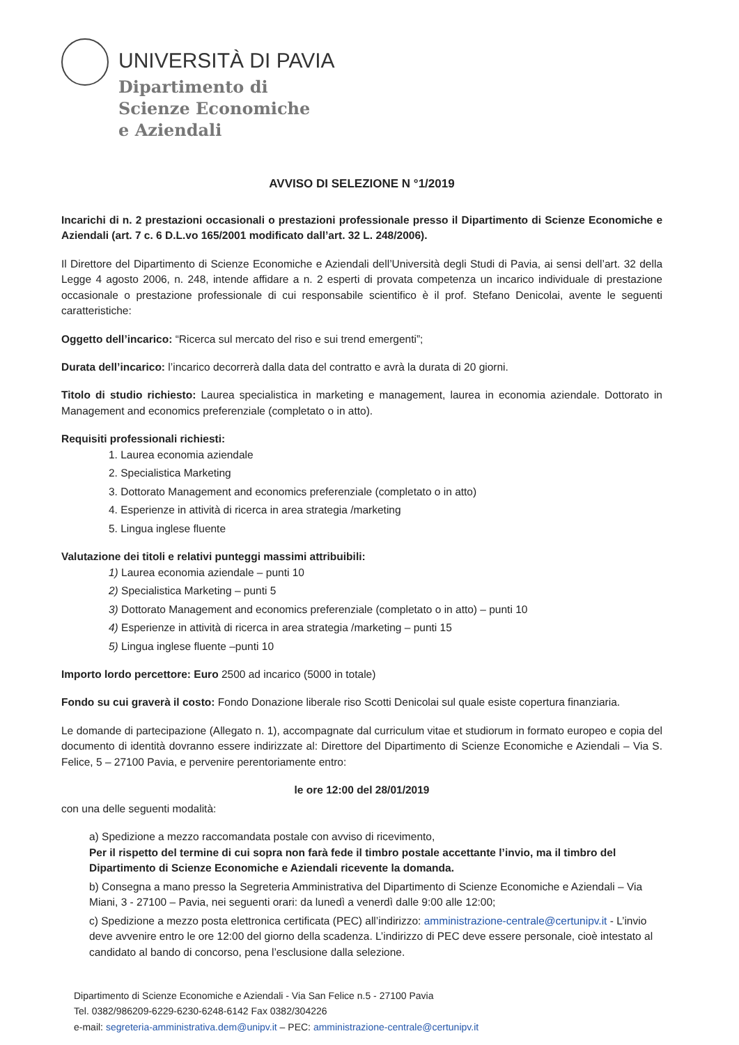UNIVERSITÀ DI PAVIA
Dipartimento di
Scienze Economiche
e Aziendali
AVVISO DI SELEZIONE N °1/2019
Incarichi di n. 2 prestazioni occasionali o prestazioni professionale presso il Dipartimento di Scienze Economiche e Aziendali (art. 7 c. 6 D.L.vo 165/2001 modificato dall’art. 32 L. 248/2006).
Il Direttore del Dipartimento di Scienze Economiche e Aziendali dell’Università degli Studi di Pavia, ai sensi dell’art. 32 della Legge 4 agosto 2006, n. 248, intende affidare a n. 2 esperti di provata competenza un incarico individuale di prestazione occasionale o prestazione professionale di cui responsabile scientifico è il prof. Stefano Denicolai, avente le seguenti caratteristiche:
Oggetto dell’incarico: “Ricerca sul mercato del riso e sui trend emergenti”;
Durata dell’incarico: l’incarico decorrerà dalla data del contratto e avrà la durata di 20 giorni.
Titolo di studio richiesto: Laurea specialistica in marketing e management, laurea in economia aziendale. Dottorato in Management and economics preferenziale (completato o in atto).
Requisiti professionali richiesti:
1. Laurea economia aziendale
2. Specialistica Marketing
3. Dottorato Management and economics preferenziale (completato o in atto)
4. Esperienze in attività di ricerca in area strategia /marketing
5. Lingua inglese fluente
Valutazione dei titoli e relativi punteggi massimi attribuibili:
1) Laurea economia aziendale – punti 10
2) Specialistica Marketing – punti 5
3) Dottorato Management and economics preferenziale (completato o in atto) – punti 10
4) Esperienze in attività di ricerca in area strategia /marketing – punti 15
5) Lingua inglese fluente –punti 10
Importo lordo percettore: Euro 2500 ad incarico (5000 in totale)
Fondo su cui graverà il costo: Fondo Donazione liberale riso Scotti Denicolai sul quale esiste copertura finanziaria.
Le domande di partecipazione (Allegato n. 1), accompagnate dal curriculum vitae et studiorum in formato europeo e copia del documento di identità dovranno essere indirizzate al: Direttore del Dipartimento di Scienze Economiche e Aziendali – Via S. Felice, 5 – 27100 Pavia, e pervenire perentoriamente entro:
le ore 12:00 del 28/01/2019
con una delle seguenti modalità:
a) Spedizione a mezzo raccomandata postale con avviso di ricevimento,
Per il rispetto del termine di cui sopra non farà fede il timbro postale accettante l’invio, ma il timbro del Dipartimento di Scienze Economiche e Aziendali ricevente la domanda.
b) Consegna a mano presso la Segreteria Amministrativa del Dipartimento di Scienze Economiche e Aziendali – Via Miani, 3 - 27100 – Pavia, nei seguenti orari: da lunedì a venerdì dalle 9:00 alle 12:00;
c) Spedizione a mezzo posta elettronica certificata (PEC) all’indirizzo: amministrazione-centrale@certunipv.it - L’invio deve avvenire entro le ore 12:00 del giorno della scadenza. L’indirizzo di PEC deve essere personale, cioè intestato al candidato al bando di concorso, pena l’esclusione dalla selezione.
Dipartimento di Scienze Economiche e Aziendali - Via San Felice n.5 - 27100 Pavia
Tel. 0382/986209-6229-6230-6248-6142 Fax 0382/304226
e-mail: segreteria-amministrativa.dem@unipv.it – PEC: amministrazione-centrale@certunipv.it